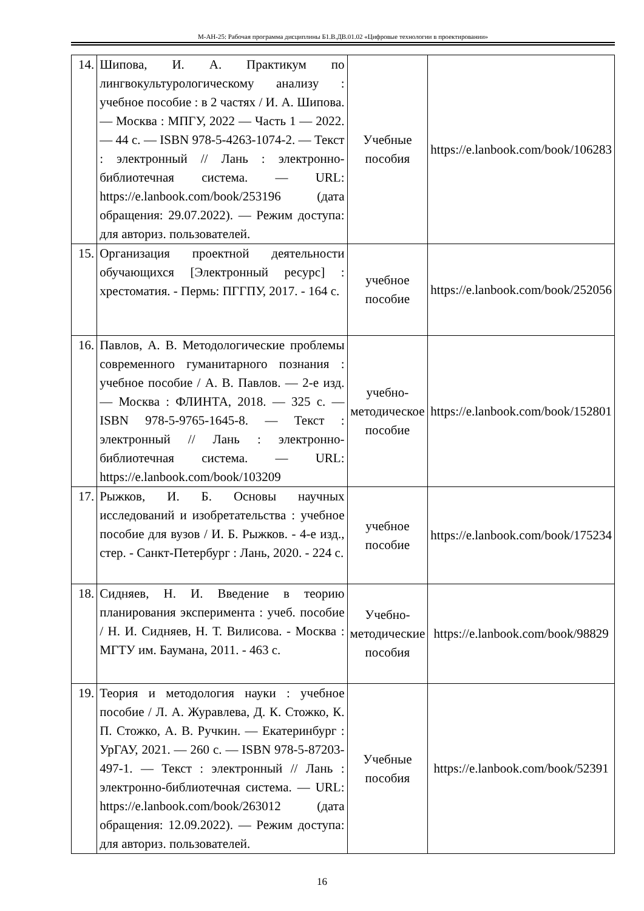М-АН-25: Рабочая программа дисциплины Б1.В.ДВ.01.02 «Цифровые технологии в проектировании»
| 14. | Шипова, И. А. Практикум по лингвокультурологическому анализу : учебное пособие : в 2 частях / И. А. Шипова. — Москва : МПГУ, 2022 — Часть 1 — 2022. — 44 с. — ISBN 978-5-4263-1074-2. — Текст : электронный // Лань : электронно-библиотечная система. — URL: https://e.lanbook.com/book/253196 (дата обращения: 29.07.2022). — Режим доступа: для авториз. пользователей. | Учебные пособия | https://e.lanbook.com/book/106283 |
| 15. | Организация проектной деятельности обучающихся [Электронный ресурс] : хрестоматия. - Пермь: ПГГПУ, 2017. - 164 с. | учебное пособие | https://e.lanbook.com/book/252056 |
| 16. | Павлов, А. В. Методологические проблемы современного гуманитарного познания : учебное пособие / А. В. Павлов. — 2-е изд. — Москва : ФЛИНТА, 2018. — 325 с. — ISBN 978-5-9765-1645-8. — Текст : электронный // Лань : электронно-библиотечная система. — URL: https://e.lanbook.com/book/103209 | учебно-методическое пособие | https://e.lanbook.com/book/152801 |
| 17. | Рыжков, И. Б. Основы научных исследований и изобретательства : учебное пособие для вузов / И. Б. Рыжков. - 4-е изд., стер. - Санкт-Петербург : Лань, 2020. - 224 с. | учебное пособие | https://e.lanbook.com/book/175234 |
| 18. | Сидняев, Н. И. Введение в теорию планирования эксперимента : учеб. пособие / Н. И. Сидняев, Н. Т. Вилисова. - Москва : МГТУ им. Баумана, 2011. - 463 с. | Учебно-методические пособия | https://e.lanbook.com/book/98829 |
| 19. | Теория и методология науки : учебное пособие / Л. А. Журавлева, Д. К. Стожко, К. П. Стожко, А. В. Ручкин. — Екатеринбург : УрГАУ, 2021. — 260 с. — ISBN 978-5-87203-497-1. — Текст : электронный // Лань : электронно-библиотечная система. — URL: https://e.lanbook.com/book/263012 (дата обращения: 12.09.2022). — Режим доступа: для авториз. пользователей. | Учебные пособия | https://e.lanbook.com/book/52391 |
16